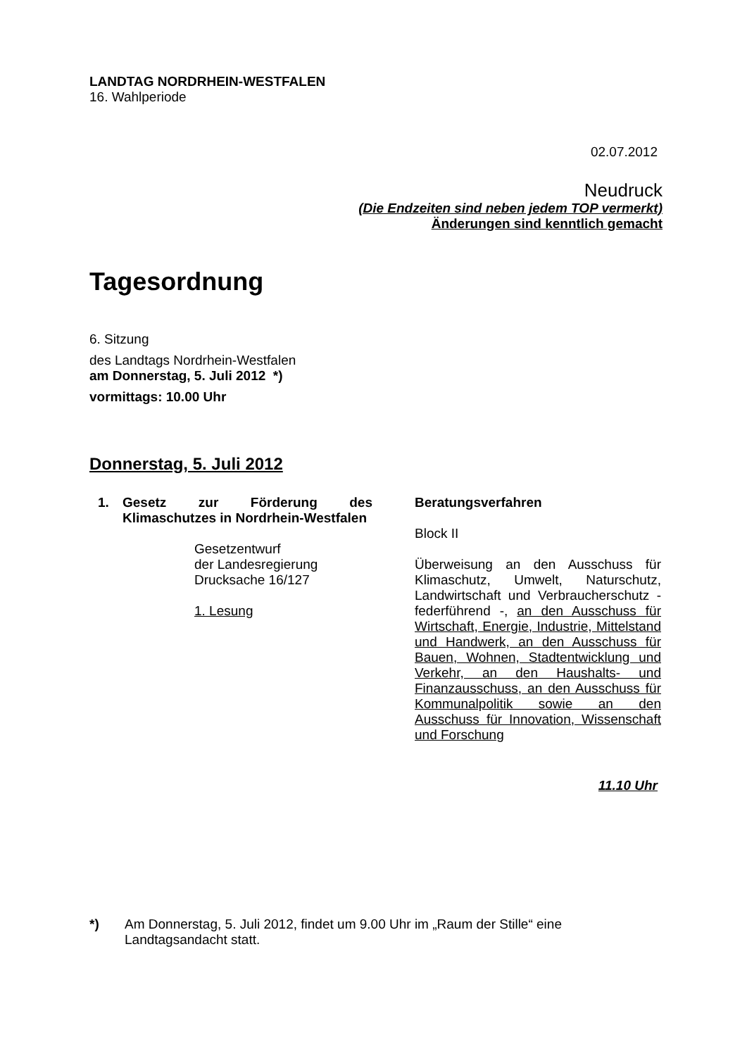LANDTAG NORDRHEIN-WESTFALEN
16. Wahlperiode
02.07.2012
Neudruck
(Die Endzeiten sind neben jedem TOP vermerkt)
Änderungen sind kenntlich gemacht
Tagesordnung
6. Sitzung
des Landtags Nordrhein-Westfalen
am Donnerstag, 5. Juli 2012 *)
vormittags: 10.00 Uhr
Donnerstag, 5. Juli 2012
1. Gesetz zur Förderung des Klimaschutzes in Nordrhein-Westfalen
Gesetzentwurf
der Landesregierung
Drucksache 16/127
1. Lesung
Beratungsverfahren
Block II
Überweisung an den Ausschuss für Klimaschutz, Umwelt, Naturschutz, Landwirtschaft und Verbraucherschutz - federführend -, an den Ausschuss für Wirtschaft, Energie, Industrie, Mittelstand und Handwerk, an den Ausschuss für Bauen, Wohnen, Stadtentwicklung und Verkehr, an den Haushalts- und Finanzausschuss, an den Ausschuss für Kommunalpolitik sowie an den Ausschuss für Innovation, Wissenschaft und Forschung
11.10 Uhr
*)
Am Donnerstag, 5. Juli 2012, findet um 9.00 Uhr im „Raum der Stille“ eine Landtagsandacht statt.